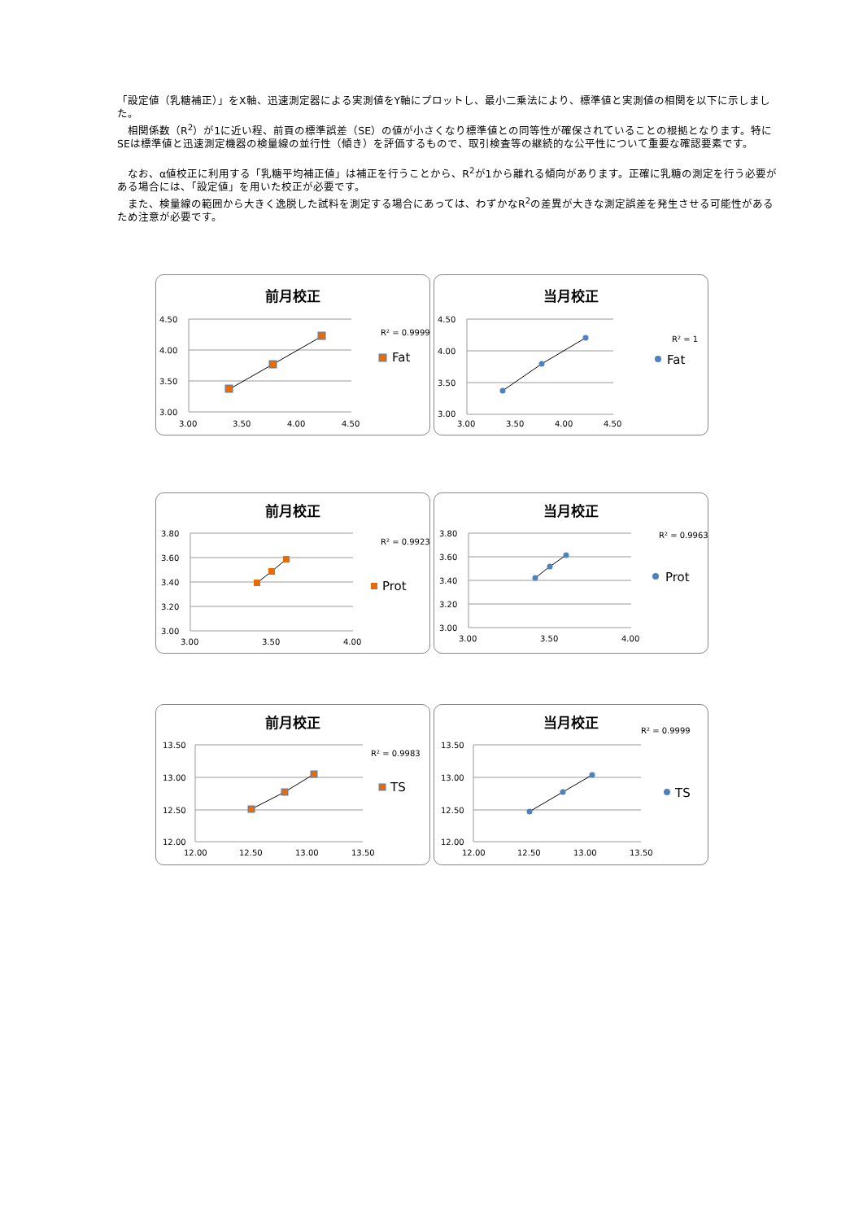「設定値（乳糖補正）」をX軸、迅速測定器による実測値をY軸にプロットし、最小二乗法により、標準値と実測値の相関を以下に示しました。
　相関係数（R<sup>2</sup>）が1に近い程、前頁の標準誤差（SE）の値が小さくなり標準値との同等性が確保されていることの根拠となります。特にSEは標準値と迅速測定機器の検量線の並行性（傾き）を評価するもので、取引検査等の継続的な公平性について重要な確認要素です。
　なお、α値校正に利用する「乳糖平均補正値」は補正を行うことから、R<sup>2</sup>が1から離れる傾向があります。正確に乳糖の測定を行う必要がある場合には、「設定値」を用いた校正が必要です。
　また、検量線の範囲から大きく逸脱した試料を測定する場合にあっては、わずかなR<sup>2</sup>の差異が大きな測定誤差を発生させる可能性があるため注意が必要です。
前月校正
4.50
4.00
3.50
3.00
3.00
3.50
4.00
4.50
R² = 0.9999
Fat
当月校正
4.50
4.00
3.50
3.00
3.00
3.50
4.00
4.50
R² = 1
Fat
前月校正
3.80
3.60
3.40
3.20
3.00
3.00
3.50
4.00
R² = 0.9923
Prot
当月校正
3.80
3.60
3.40
3.20
3.00
3.00
3.50
4.00
R² = 0.9963
Prot
前月校正
13.50
13.00
12.50
12.00
12.00
12.50
13.00
13.50
R² = 0.9983
TS
当月校正
13.50
13.00
12.50
12.00
12.00
12.50
13.00
13.50
R² = 0.9999
TS